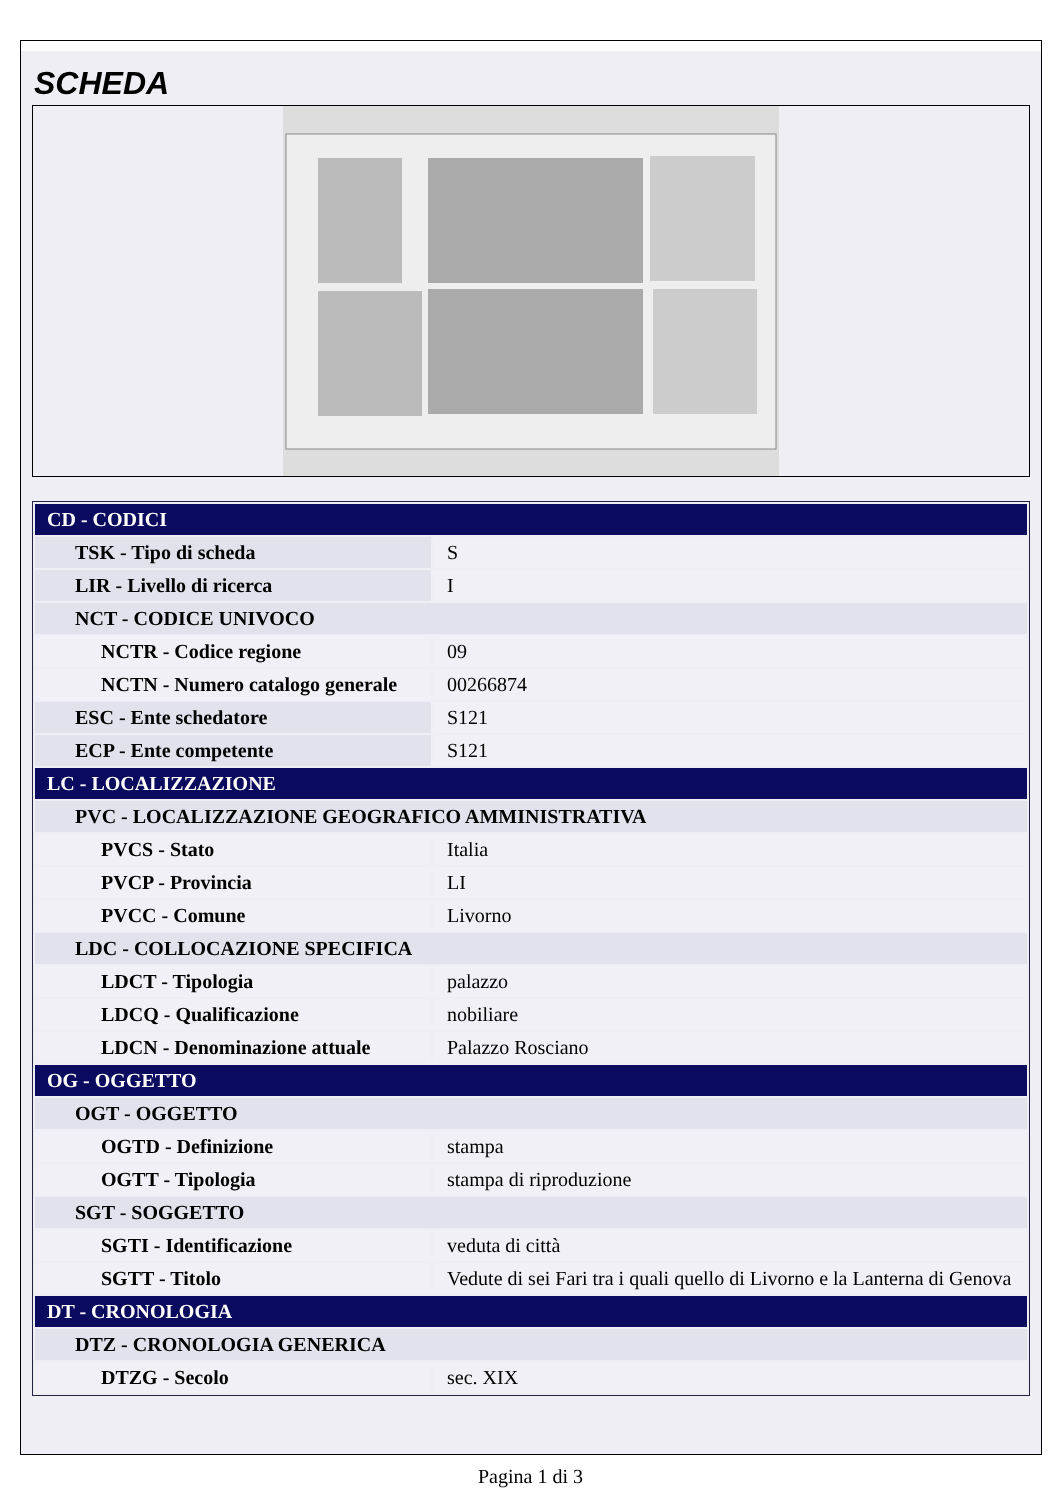SCHEDA
| CD - CODICI | |
| TSK - Tipo di scheda | S |
| LIR - Livello di ricerca | I |
| NCT - CODICE UNIVOCO | |
| NCTR - Codice regione | 09 |
| NCTN - Numero catalogo generale | 00266874 |
| ESC - Ente schedatore | S121 |
| ECP - Ente competente | S121 |
| LC - LOCALIZZAZIONE | |
| PVC - LOCALIZZAZIONE GEOGRAFICO AMMINISTRATIVA | |
| PVCS - Stato | Italia |
| PVCP - Provincia | LI |
| PVCC - Comune | Livorno |
| LDC - COLLOCAZIONE SPECIFICA | |
| LDCT - Tipologia | palazzo |
| LDCQ - Qualificazione | nobiliare |
| LDCN - Denominazione attuale | Palazzo Rosciano |
| OG - OGGETTO | |
| OGT - OGGETTO | |
| OGTD - Definizione | stampa |
| OGTT - Tipologia | stampa di riproduzione |
| SGT - SOGGETTO | |
| SGTI - Identificazione | veduta di città |
| SGTT - Titolo | Vedute di sei Fari tra i quali quello di Livorno e la Lanterna di Genova |
| DT - CRONOLOGIA | |
| DTZ - CRONOLOGIA GENERICA | |
| DTZG - Secolo | sec. XIX |
Pagina 1 di 3